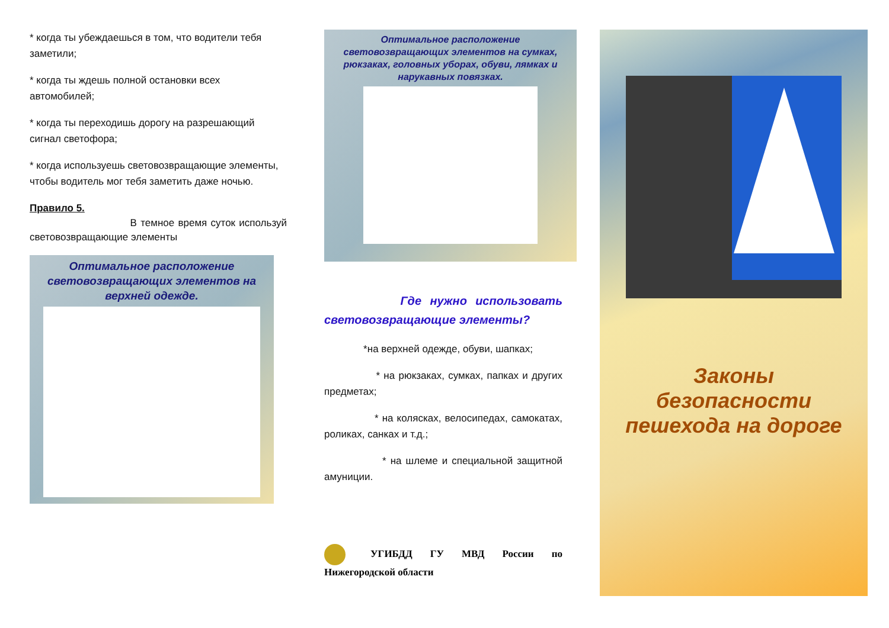* когда ты убеждаешься в том, что водители тебя заметили;
* когда ты ждешь полной остановки всех автомобилей;
* когда ты переходишь дорогу на разрешающий сигнал светофора;
* когда используешь световозвращающие элементы, чтобы водитель мог тебя заметить даже ночью.
Правило 5.
В темное время суток используй световозвращающие элементы
Оптимальное расположение световозвращающих элементов на верхней одежде.
Оптимальное расположение световозвращающих элементов на сумках, рюкзаках, головных уборах, обуви, лямках и нарукавных повязках.
Где нужно использовать световозвращающие элементы?
*на верхней одежде, обуви, шапках;
* на рюкзаках, сумках, папках и других предметах;
* на колясках, велосипедах, самокатах, роликах, санках и т.д.;
* на шлеме и специальной защитной амуниции.
УГИБДД ГУ МВД России по Нижегородской области
Законы
безопасности
пешехода на дороге